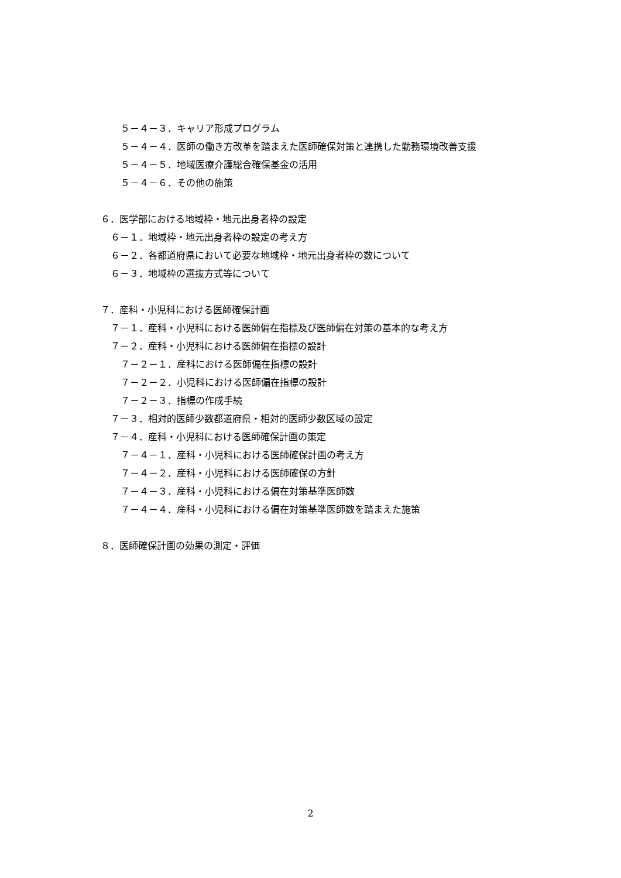５－４－３．キャリア形成プログラム
５－４－４．医師の働き方改革を踏まえた医師確保対策と連携した勤務環境改善支援
５－４－５．地域医療介護総合確保基金の活用
５－４－６．その他の施策
６．医学部における地域枠・地元出身者枠の設定
６－１．地域枠・地元出身者枠の設定の考え方
６－２．各都道府県において必要な地域枠・地元出身者枠の数について
６－３．地域枠の選抜方式等について
７．産科・小児科における医師確保計画
７－１．産科・小児科における医師偏在指標及び医師偏在対策の基本的な考え方
７－２．産科・小児科における医師偏在指標の設計
７－２－１．産科における医師偏在指標の設計
７－２－２．小児科における医師偏在指標の設計
７－２－３．指標の作成手続
７－３．相対的医師少数都道府県・相対的医師少数区域の設定
７－４．産科・小児科における医師確保計画の策定
７－４－１．産科・小児科における医師確保計画の考え方
７－４－２．産科・小児科における医師確保の方針
７－４－３．産科・小児科における偏在対策基準医師数
７－４－４．産科・小児科における偏在対策基準医師数を踏まえた施策
８．医師確保計画の効果の測定・評価
2